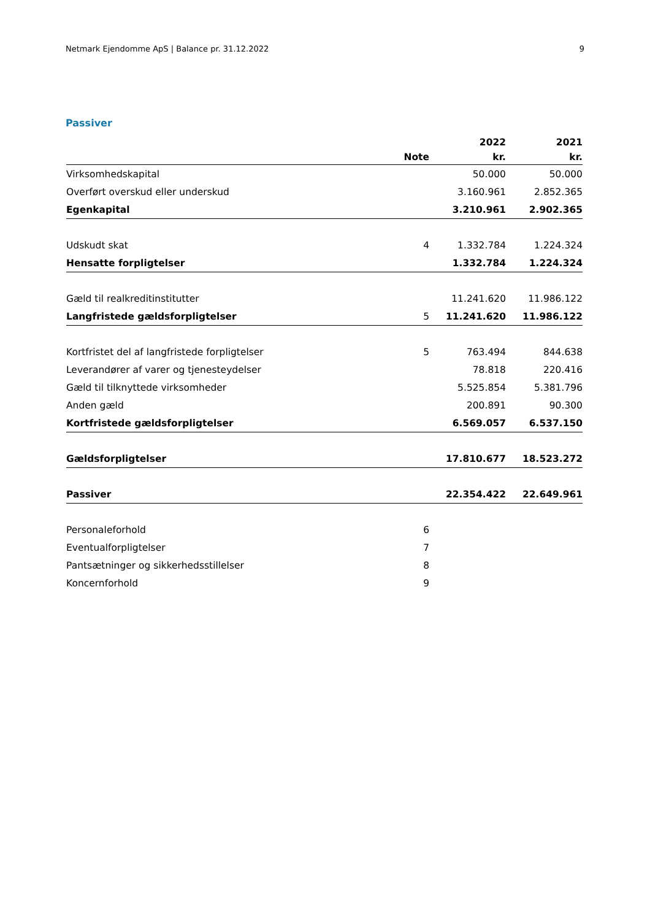Netmark Ejendomme ApS | Balance pr. 31.12.2022 9
Passiver
| | | 2022 | 2021 |
| --- | --- | --- | --- |
| | Note | kr. | kr. |
| Virksomhedskapital | | 50.000 | 50.000 |
| Overført overskud eller underskud | | 3.160.961 | 2.852.365 |
| Egenkapital | | 3.210.961 | 2.902.365 |
| Udskudt skat | 4 | 1.332.784 | 1.224.324 |
| Hensatte forpligtelser | | 1.332.784 | 1.224.324 |
| Gæld til realkreditinstitutter | | 11.241.620 | 11.986.122 |
| Langfristede gældsforpligtelser | 5 | 11.241.620 | 11.986.122 |
| Kortfristet del af langfristede forpligtelser | 5 | 763.494 | 844.638 |
| Leverandører af varer og tjenesteydelser | | 78.818 | 220.416 |
| Gæld til tilknyttede virksomheder | | 5.525.854 | 5.381.796 |
| Anden gæld | | 200.891 | 90.300 |
| Kortfristede gældsforpligtelser | | 6.569.057 | 6.537.150 |
| Gældsforpligtelser | | 17.810.677 | 18.523.272 |
| Passiver | | 22.354.422 | 22.649.961 |
| Personaleforhold | 6 | | |
| Eventualforpligtelser | 7 | | |
| Pantsætninger og sikkerhedsstillelser | 8 | | |
| Koncernforhold | 9 | | |